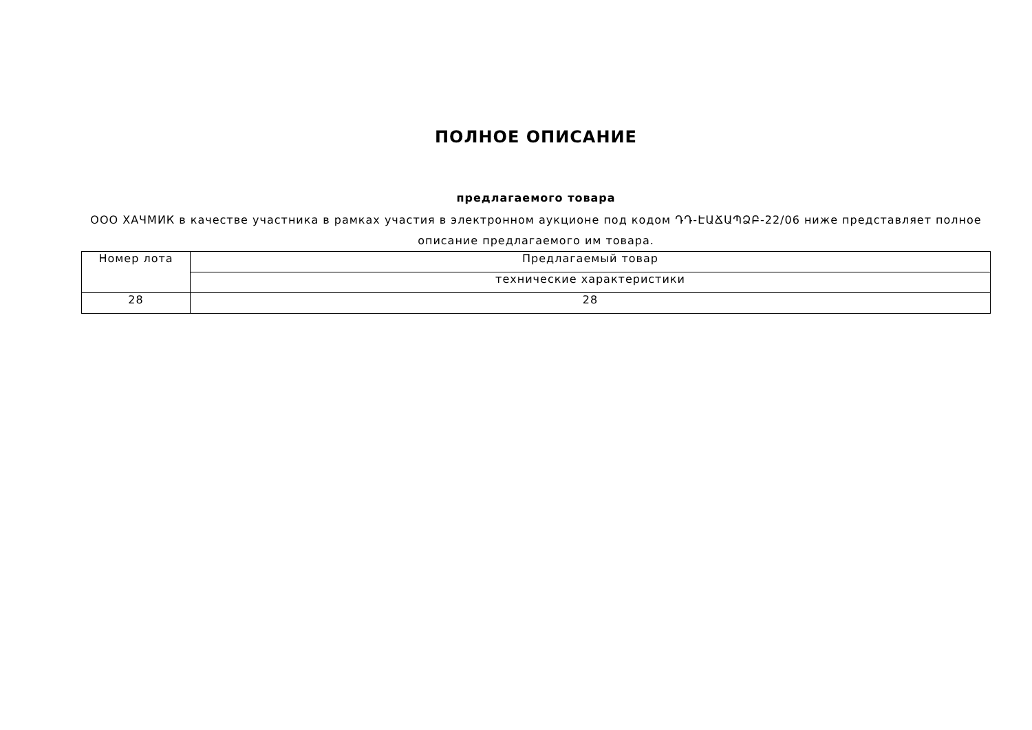ПОЛНОЕ ОПИСАНИЕ
предлагаемого товара
ООО ХАЧМИК в качестве участника в рамках участия в электронном аукционе под кодом ԴԴ-ԷԱՃԱՊՁԲ-22/06 ниже представляет полное описание предлагаемого им товара.
| Номер лота | Предлагаемый товар |
| --- | --- |
| | технические характеристики |
| 28 | 28 |